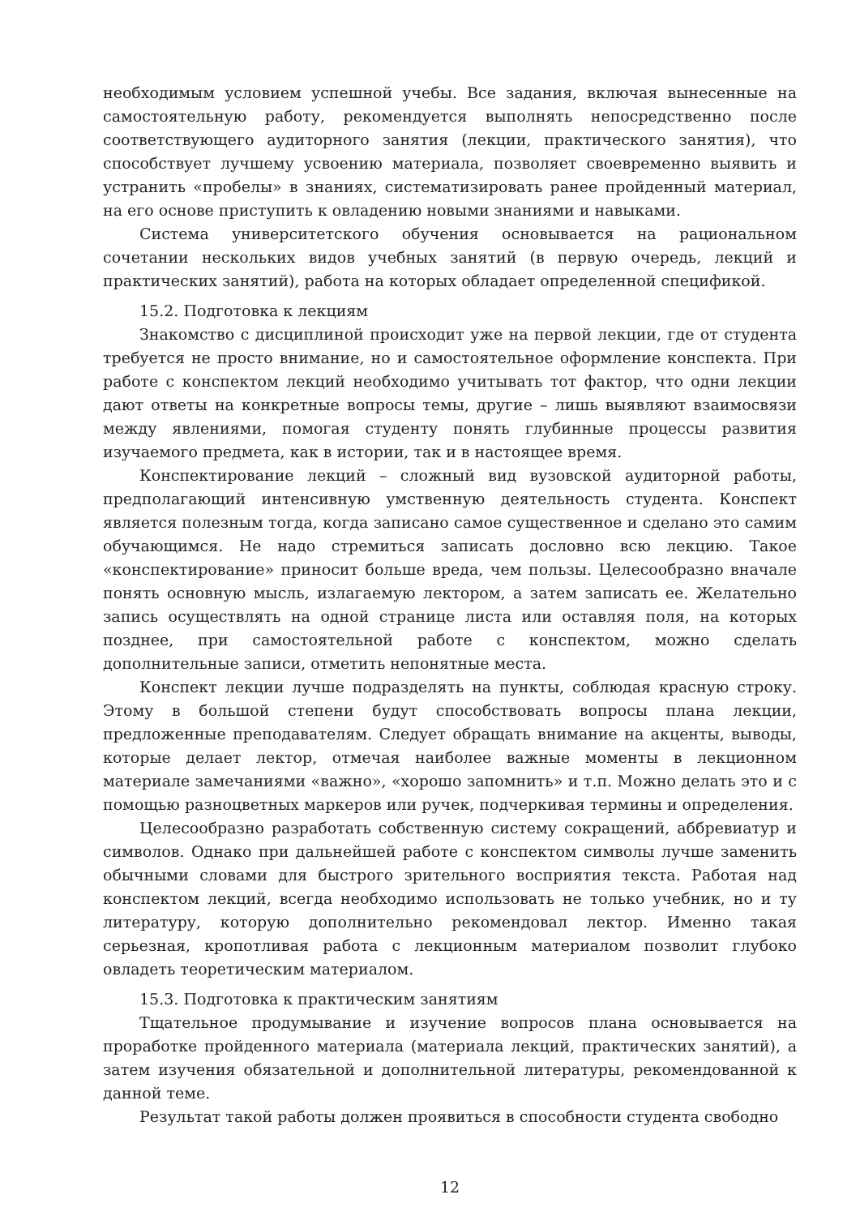необходимым условием успешной учебы. Все задания, включая вынесенные на самостоятельную работу, рекомендуется выполнять непосредственно после соответствующего аудиторного занятия (лекции, практического занятия), что способствует лучшему усвоению материала, позволяет своевременно выявить и устранить «пробелы» в знаниях, систематизировать ранее пройденный материал, на его основе приступить к овладению новыми знаниями и навыками.
Система университетского обучения основывается на рациональном сочетании нескольких видов учебных занятий (в первую очередь, лекций и практических занятий), работа на которых обладает определенной спецификой.
15.2. Подготовка к лекциям
Знакомство с дисциплиной происходит уже на первой лекции, где от студента требуется не просто внимание, но и самостоятельное оформление конспекта. При работе с конспектом лекций необходимо учитывать тот фактор, что одни лекции дают ответы на конкретные вопросы темы, другие – лишь выявляют взаимосвязи между явлениями, помогая студенту понять глубинные процессы развития изучаемого предмета, как в истории, так и в настоящее время.
Конспектирование лекций – сложный вид вузовской аудиторной работы, предполагающий интенсивную умственную деятельность студента. Конспект является полезным тогда, когда записано самое существенное и сделано это самим обучающимся. Не надо стремиться записать дословно всю лекцию. Такое «конспектирование» приносит больше вреда, чем пользы. Целесообразно вначале понять основную мысль, излагаемую лектором, а затем записать ее. Желательно запись осуществлять на одной странице листа или оставляя поля, на которых позднее, при самостоятельной работе с конспектом, можно сделать дополнительные записи, отметить непонятные места.
Конспект лекции лучше подразделять на пункты, соблюдая красную строку. Этому в большой степени будут способствовать вопросы плана лекции, предложенные преподавателям. Следует обращать внимание на акценты, выводы, которые делает лектор, отмечая наиболее важные моменты в лекционном материале замечаниями «важно», «хорошо запомнить» и т.п. Можно делать это и с помощью разноцветных маркеров или ручек, подчеркивая термины и определения.
Целесообразно разработать собственную систему сокращений, аббревиатур и символов. Однако при дальнейшей работе с конспектом символы лучше заменить обычными словами для быстрого зрительного восприятия текста. Работая над конспектом лекций, всегда необходимо использовать не только учебник, но и ту литературу, которую дополнительно рекомендовал лектор. Именно такая серьезная, кропотливая работа с лекционным материалом позволит глубоко овладеть теоретическим материалом.
15.3. Подготовка к практическим занятиям
Тщательное продумывание и изучение вопросов плана основывается на проработке пройденного материала (материала лекций, практических занятий), а затем изучения обязательной и дополнительной литературы, рекомендованной к данной теме.
Результат такой работы должен проявиться в способности студента свободно
12